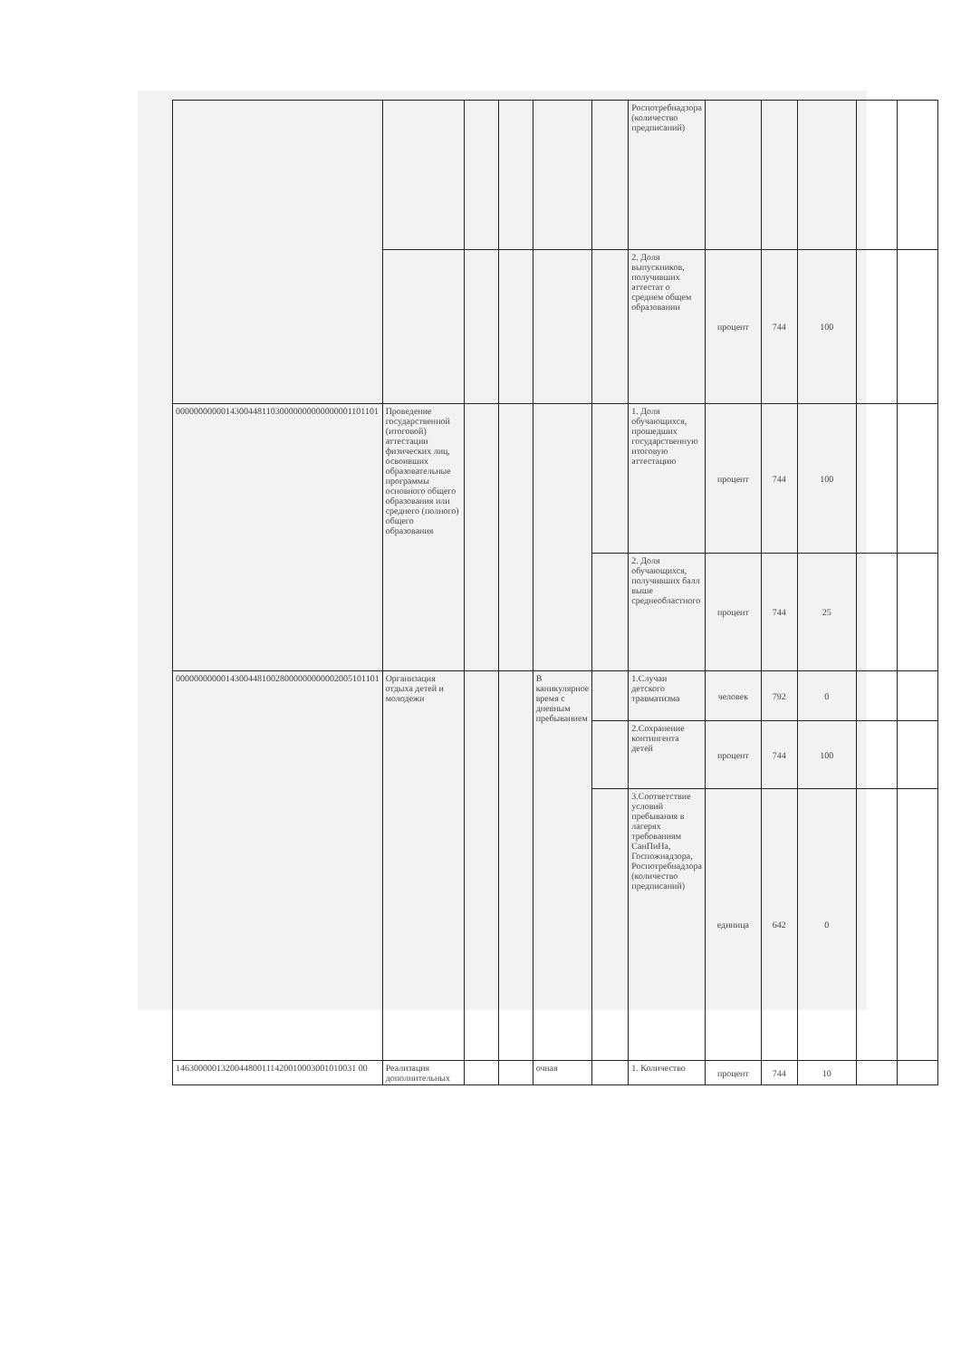| | | | | | | Роспотребнадзора (количество предписаний) | | | | | |
| | | | | | | 2. Доля выпускников, получивших аттестат о среднем общем образовании | процент | 744 | 100 | | |
| 000000000001430044811030000000000000001101101 | Проведение государственной (итоговой) аттестации физических лиц, освоивших образовательные программы основного общего образования или среднего (полного) общего образования | | | | | 1. Доля обучающихся, прошедших государственную итоговую аттестацию | процент | 744 | 100 | | |
| | | | | | | 2. Доля обучающихся, получивших балл выше среднеобластного | процент | 744 | 25 | | |
| 000000000001430044810028000000000002005101101 | Организация отдыха детей и молодежи | | | В каникулярное время с дневным пребыванием | | 1.Случаи детского травматизма | человек | 792 | 0 | | |
| | | | | | | 2.Сохранение контингента детей | процент | 744 | 100 | | |
| | | | | | | 3.Соответствие условий пребывания в лагерях требованиям СанПиНа, Госпожнадзора, Роспотребнадзора (количество предписаний) | единица | 642 | 0 | | |
| 1463000001320044800111420010003001010031 00 | Реализация дополнительных | | | очная | | 1. Количество | процент | 744 | 10 | | |